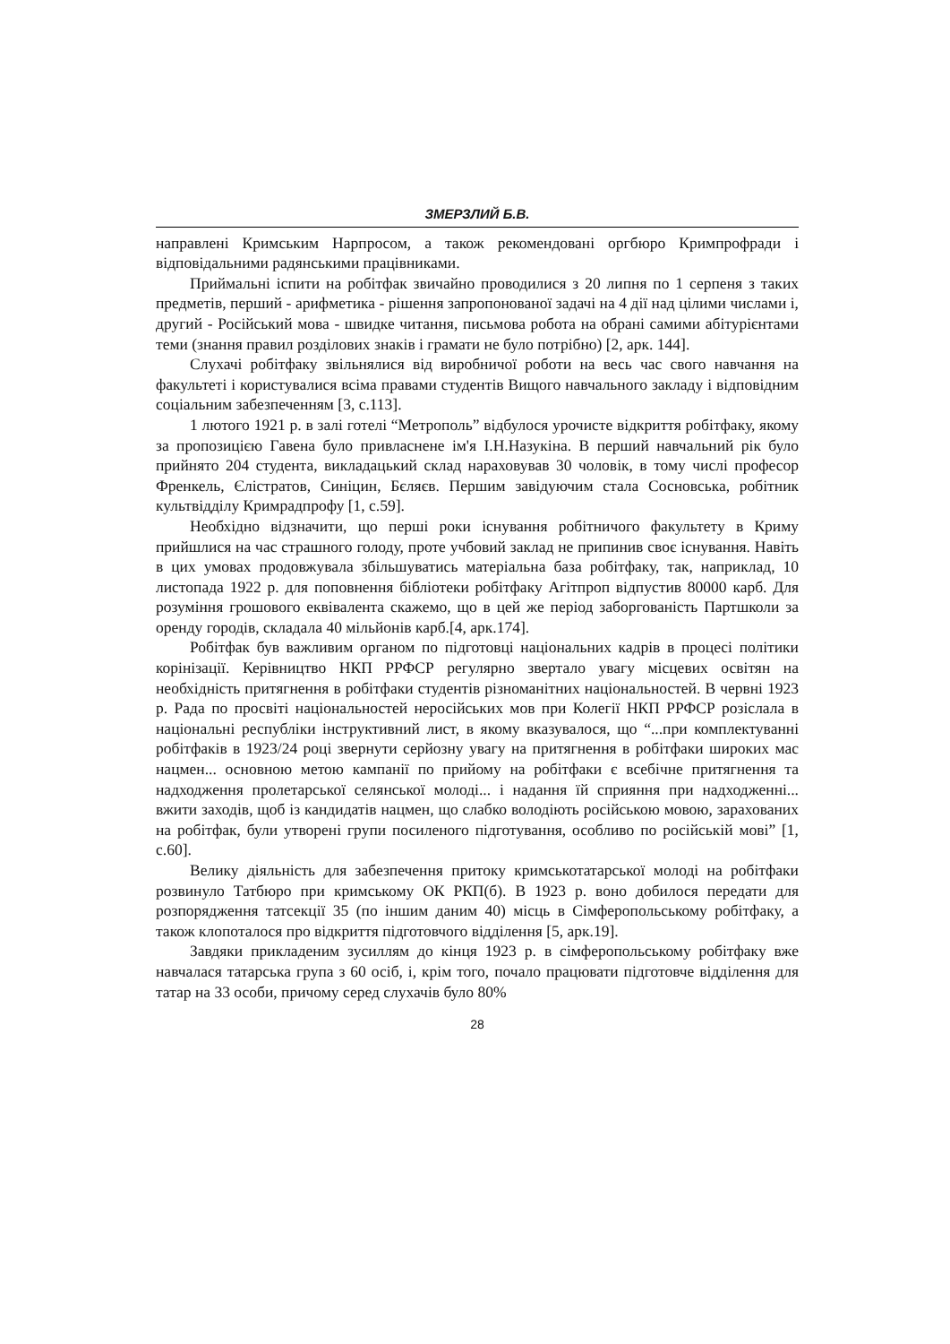ЗМЕРЗЛИЙ Б.В.
направлені Кримським Нарпросом, а також рекомендовані оргбюро Кримпрофради і відповідальними радянськими працівниками.
Приймальні іспити на робітфак звичайно проводилися з 20 липня по 1 серпеня з таких предметів, перший - арифметика - рішення запропонованої задачі на 4 дії над цілими числами і, другий - Російський мова - швидке читання, письмова робота на обрані самими абітурієнтами теми (знання правил розділових знаків і грамати не було потрібно) [2, арк. 144].
Слухачі робітфаку звільнялися від виробничої роботи на весь час свого навчання на факультеті і користувалися всіма правами студентів Вищого навчального закладу і відповідним соціальним забезпеченням [3, с.113].
1 лютого 1921 р. в залі готелі “Метрополь” відбулося урочисте відкриття робітфаку, якому за пропозицією Гавена було привласнене ім'я І.Н.Назукіна. В перший навчальний рік було прийнято 204 студента, викладацький склад нараховував 30 чоловік, в тому числі професор Френкель, Єлістратов, Синіцин, Бєляєв. Першим завідуючим стала Сосновська, робітник культвідділу Кримрадпрофу [1, с.59].
Необхідно відзначити, що перші роки існування робітничого факультету в Криму прийшлися на час страшного голоду, проте учбовий заклад не припинив своє існування. Навіть в цих умовах продовжувала збільшуватись матеріальна база робітфаку, так, наприклад, 10 листопада 1922 р. для поповнення бібліотеки робітфаку Агітпроп відпустив 80000 карб. Для розуміння грошового еквівалента скажемо, що в цей же період заборгованість Партшколи за оренду городів, складала 40 мільйонів карб.[4, арк.174].
Робітфак був важливим органом по підготовці національних кадрів в процесі політики корінізації. Керівництво НКП РРФСР регулярно звертало увагу місцевих освітян на необхідність притягнення в робітфаки студентів різноманітних національностей. В червні 1923 р. Рада по просвіті національностей неросійських мов при Колегії НКП РРФСР розіслала в національні республіки інструктивний лист, в якому вказувалося, що “...при комплектуванні робітфаків в 1923/24 році звернути серйозну увагу на притягнення в робітфаки широких мас нацмен... основною метою кампанії по прийому на робітфаки є всебічне притягнення та надходження пролетарської селянської молоді... і надання їй сприяння при надходженні... вжити заходів, щоб із кандидатів нацмен, що слабко володіють російською мовою, зарахованих на робітфак, були утворені групи посиленого підготування, особливо по російській мові” [1, с.60].
Велику діяльність для забезпечення притоку кримськотатарської молоді на робітфаки розвинуло Татбюро при кримському ОК РКП(б). В 1923 р. воно добилося передати для розпорядження татсекції 35 (по іншим даним 40) місць в Сімферопольському робітфаку, а також клопоталося про відкриття підготовчого відділення [5, арк.19].
Завдяки прикладеним зусиллям до кінця 1923 р. в сімферопольському робітфаку вже навчалася татарська група з 60 осіб, і, крім того, почало працювати підготовче відділення для татар на 33 особи, причому серед слухачів було 80%
28